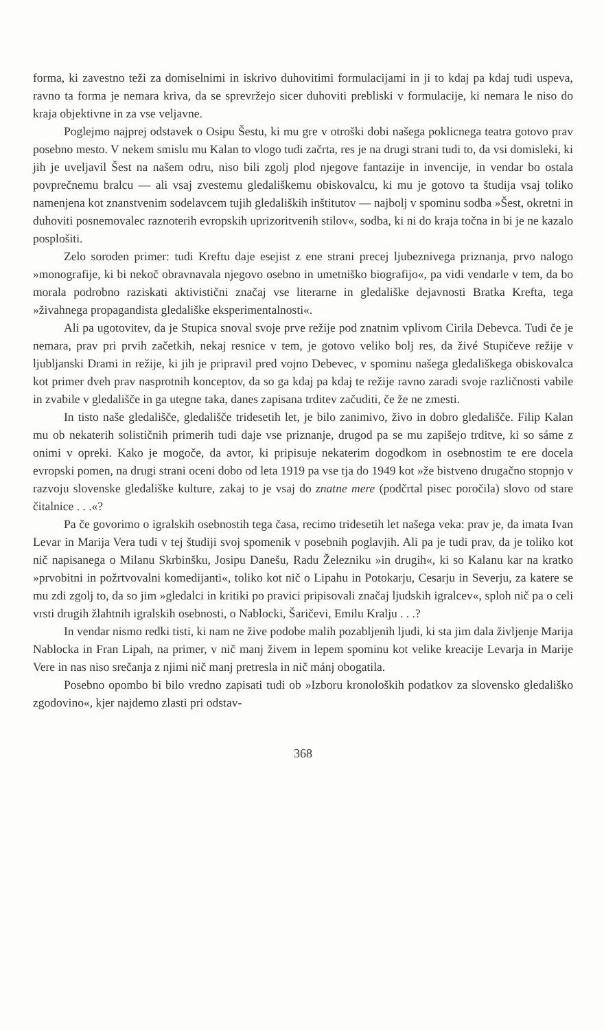forma, ki zavestno teži za domiselnimi in iskrivo duhovitimi formulacijami in ji to kdaj pa kdaj tudi uspeva, ravno ta forma je nemara kriva, da se sprevržejo sicer duhoviti prebliski v formulacije, ki nemara le niso do kraja objektivne in za vse veljavne.
Poglejmo najprej odstavek o Osipu Šestu, ki mu gre v otroški dobi našega poklicnega teatra gotovo prav posebno mesto. V nekem smislu mu Kalan to vlogo tudi začrta, res je na drugi strani tudi to, da vsi domisleki, ki jih je uveljavil Šest na našem odru, niso bili zgolj plod njegove fantazije in invencije, in vendar bo ostala povprečnemu bralcu — ali vsaj zvestemu gledališkemu obiskovalcu, ki mu je gotovo ta študija vsaj toliko namenjena kot znanstvenim sodelavcem tujih gledaliških inštitutov — najbolj v spominu sodba »Šest, okretni in duhoviti posnemovalec raznoterih evropskih uprizoritvenih stilov«, sodba, ki ni do kraja točna in bi je ne kazalo posplošiti.
Zelo soroden primer: tudi Kreftu daje esejist z ene strani precej ljubeznivega priznanja, prvo nalogo »monografije, ki bi nekoč obravnavala njegovo osebno in umetniško biografijo«, pa vidi vendarle v tem, da bo morala podrobno raziskati aktivistični značaj vse literarne in gledališke dejavnosti Bratka Krefta, tega »živahnega propagandista gledališke eksperimentalnosti«.
Ali pa ugotovitev, da je Stupica snoval svoje prve režije pod znatnim vplivom Cirila Debevca. Tudi če je nemara, prav pri prvih začetkih, nekaj resnice v tem, je gotovo veliko bolj res, da živé Stupičeve režije v ljubljanski Drami in režije, ki jih je pripravil pred vojno Debevec, v spominu našega gledališkega obiskovalca kot primer dveh prav nasprotnih konceptov, da so ga kdaj pa kdaj te režije ravno zaradi svoje različnosti vabile in zvabile v gledališče in ga utegne taka, danes zapisana trditev začuditi, če že ne zmesti.
In tisto naše gledališče, gledališče tridesetih let, je bilo zanimivo, živo in dobro gledališče. Filip Kalan mu ob nekaterih solističnih primerih tudi daje vse priznanje, drugod pa se mu zapišejo trditve, ki so sáme z onimi v opreki. Kako je mogoče, da avtor, ki pripisuje nekaterim dogodkom in osebnostim te ere docela evropski pomen, na drugi strani oceni dobo od leta 1919 pa vse tja do 1949 kot »že bistveno drugačno stopnjo v razvoju slovenske gledališke kulture, zakaj to je vsaj do znatne mere (podčrtal pisec poročila) slovo od stare čitalnice . . .«?
Pa če govorimo o igralskih osebnostih tega časa, recimo tridesetih let našega veka: prav je, da imata Ivan Levar in Marija Vera tudi v tej študiji svoj spomenik v posebnih poglavjih. Ali pa je tudi prav, da je toliko kot nič napisanega o Milanu Skrbinšku, Josipu Danešu, Radu Železniku »in drugih«, ki so Kalanu kar na kratko »prvobitni in požrtvovalni komedijanti«, toliko kot nič o Lipahu in Potokarju, Cesarju in Severju, za katere se mu zdi zgolj to, da so jim »gledalci in kritiki po pravici pripisovali značaj ljudskih igralcev«, sploh nič pa o celi vrsti drugih žlahtnih igralskih osebnosti, o Nablocki, Šaričevi, Emilu Kralju . . .?
In vendar nismo redki tisti, ki nam ne žive podobe malih pozabljenih ljudi, ki sta jim dala življenje Marija Nablocka in Fran Lipah, na primer, v nič manj živem in lepem spominu kot velike kreacije Levarja in Marije Vere in nas niso srečanja z njimi nič manj pretresla in nič mánj obogatila.
Posebno opombo bi bilo vredno zapisati tudi ob »Izboru kronoloških podatkov za slovensko gledališko zgodovino«, kjer najdemo zlasti pri odstav-
368